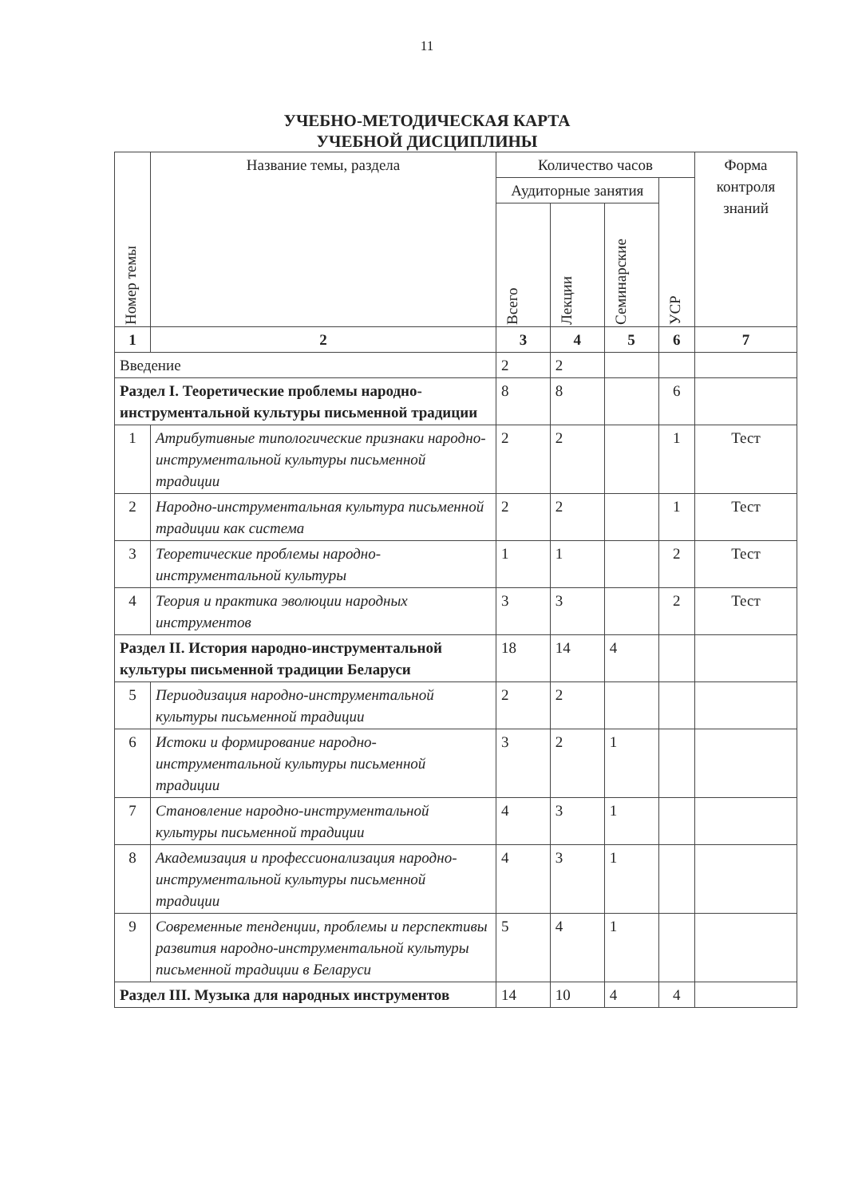11
УЧЕБНО-МЕТОДИЧЕСКАЯ КАРТА
УЧЕБНОЙ ДИСЦИПЛИНЫ
| Номер темы | Название темы, раздела | Количество часов | | | | Форма контроля знаний |
| --- | --- | --- | --- | --- | --- | --- |
| | | Аудиторные занятия | | | УСР | |
| | | Всего | Лекции | Семинарские | | |
| 1 | 2 | 3 | 4 | 5 | 6 | 7 |
| Введение | | 2 | 2 | | | |
| Раздел I. Теоретические проблемы народно-инструментальной культуры письменной традиции | | 8 | 8 | | 6 | |
| 1 | Атрибутивные типологические признаки народно-инструментальной культуры письменной традиции | 2 | 2 | | 1 | Тест |
| 2 | Народно-инструментальная культура письменной традиции как система | 2 | 2 | | 1 | Тест |
| 3 | Теоретические проблемы народно-инструментальной культуры | 1 | 1 | | 2 | Тест |
| 4 | Теория и практика эволюции народных инструментов | 3 | 3 | | 2 | Тест |
| Раздел II. История народно-инструментальной культуры письменной традиции Беларуси | | 18 | 14 | 4 | | |
| 5 | Периодизация народно-инструментальной культуры письменной традиции | 2 | 2 | | | |
| 6 | Истоки и формирование народно-инструментальной культуры письменной традиции | 3 | 2 | 1 | | |
| 7 | Становление народно-инструментальной культуры письменной традиции | 4 | 3 | 1 | | |
| 8 | Академизация и профессионализация народно-инструментальной культуры письменной традиции | 4 | 3 | 1 | | |
| 9 | Современные тенденции, проблемы и перспективы развития народно-инструментальной культуры письменной традиции в Беларуси | 5 | 4 | 1 | | |
| Раздел III. Музыка для народных инструментов | | 14 | 10 | 4 | 4 | |